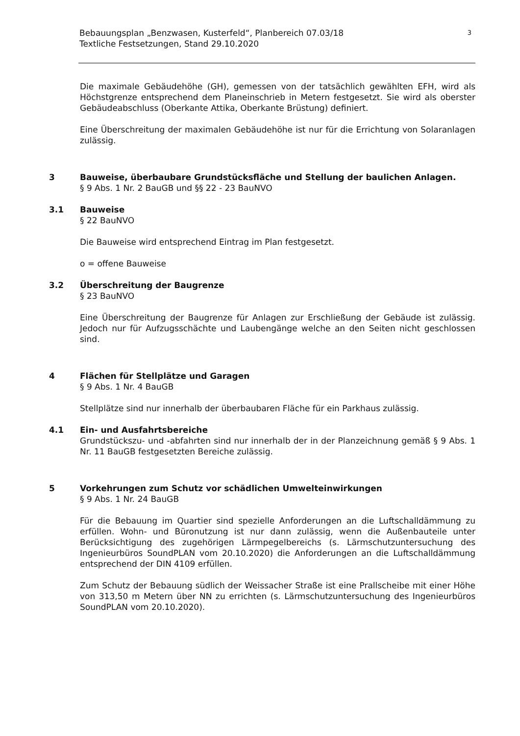Bebauungsplan „Benzwasen, Kusterfeld“, Planbereich 07.03/18
Textliche Festsetzungen, Stand 29.10.2020
3
Die maximale Gebäudehöhe (GH), gemessen von der tatsächlich gewählten EFH, wird als Höchstgrenze entsprechend dem Planeinschrieb in Metern festgesetzt. Sie wird als oberster Gebäudeabschluss (Oberkante Attika, Oberkante Brüstung) definiert.
Eine Überschreitung der maximalen Gebäudehöhe ist nur für die Errichtung von Solaranlagen zulässig.
3 Bauweise, überbaubare Grundstücksfläche und Stellung der baulichen Anlagen.
§ 9 Abs. 1 Nr. 2 BauGB und §§ 22 - 23 BauNVO
3.1 Bauweise
§ 22 BauNVO
Die Bauweise wird entsprechend Eintrag im Plan festgesetzt.
o = offene Bauweise
3.2 Überschreitung der Baugrenze
§ 23 BauNVO
Eine Überschreitung der Baugrenze für Anlagen zur Erschließung der Gebäude ist zulässig. Jedoch nur für Aufzugsschächte und Laubengänge welche an den Seiten nicht geschlossen sind.
4 Flächen für Stellplätze und Garagen
§ 9 Abs. 1 Nr. 4 BauGB
Stellplätze sind nur innerhalb der überbaubaren Fläche für ein Parkhaus zulässig.
4.1 Ein- und Ausfahrtsbereiche
Grundstückszu- und -abfahrten sind nur innerhalb der in der Planzeichnung gemäß § 9 Abs. 1 Nr. 11 BauGB festgesetzten Bereiche zulässig.
5 Vorkehrungen zum Schutz vor schädlichen Umwelteinwirkungen
§ 9 Abs. 1 Nr. 24 BauGB
Für die Bebauung im Quartier sind spezielle Anforderungen an die Luftschalldämmung zu erfüllen. Wohn- und Büronutzung ist nur dann zulässig, wenn die Außenbauteile unter Berücksichtigung des zugehörigen Lärmpegelbereichs (s. Lärmschutzuntersuchung des Ingenieurbüros SoundPLAN vom 20.10.2020) die Anforderungen an die Luftschalldämmung entsprechend der DIN 4109 erfüllen.
Zum Schutz der Bebauung südlich der Weissacher Straße ist eine Prallscheibe mit einer Höhe von 313,50 m Metern über NN zu errichten (s. Lärmschutzuntersuchung des Ingenieurbüros SoundPLAN vom 20.10.2020).